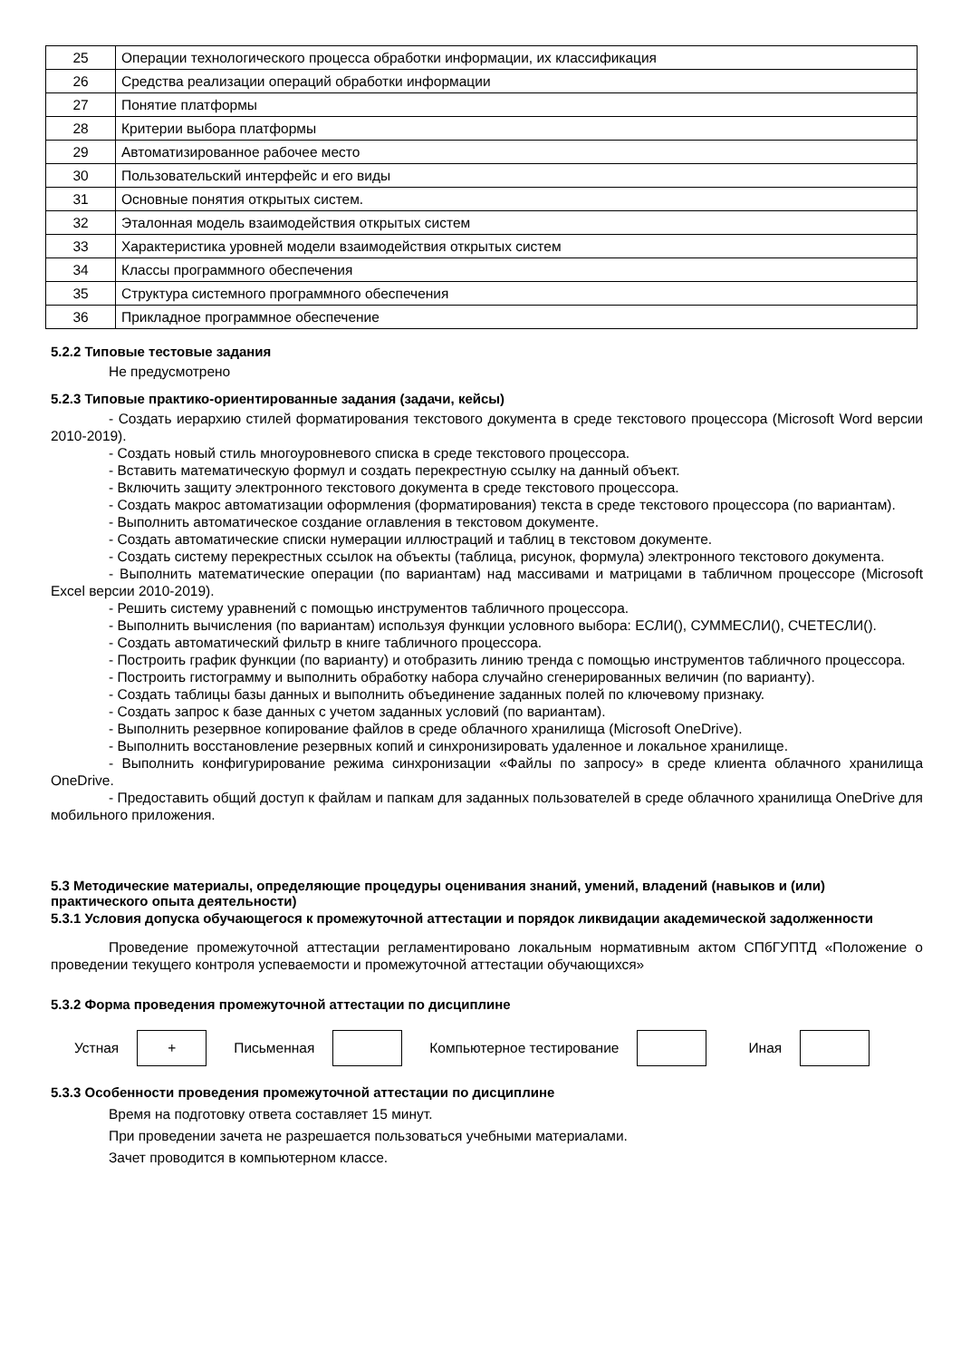| 25 | Операции технологического процесса обработки информации, их классификация |
| 26 | Средства реализации операций обработки информации |
| 27 | Понятие платформы |
| 28 | Критерии выбора платформы |
| 29 | Автоматизированное рабочее место |
| 30 | Пользовательский интерфейс и его виды |
| 31 | Основные понятия открытых систем. |
| 32 | Эталонная модель взаимодействия открытых систем |
| 33 | Характеристика уровней модели взаимодействия открытых систем |
| 34 | Классы программного обеспечения |
| 35 | Структура системного программного обеспечения |
| 36 | Прикладное программное обеспечение |
5.2.2 Типовые тестовые задания
Не предусмотрено
5.2.3 Типовые практико-ориентированные задания (задачи, кейсы)
- Создать иерархию стилей форматирования текстового документа в среде текстового процессора (Microsoft Word версии 2010-2019).
- Создать новый стиль многоуровневого списка в среде текстового процессора.
- Вставить математическую формул и создать перекрестную ссылку на данный объект.
- Включить защиту электронного текстового документа в среде текстового процессора.
- Создать макрос автоматизации оформления (форматирования) текста в среде текстового процессора (по вариантам).
- Выполнить автоматическое создание оглавления в текстовом документе.
- Создать автоматические списки нумерации иллюстраций и таблиц в текстовом документе.
- Создать систему перекрестных ссылок на объекты (таблица, рисунок, формула) электронного текстового документа.
- Выполнить математические операции (по вариантам) над массивами и матрицами в табличном процессоре (Microsoft Excel версии 2010-2019).
- Решить систему уравнений с помощью инструментов табличного процессора.
- Выполнить вычисления (по вариантам) используя функции условного выбора: ЕСЛИ(), СУММЕСЛИ(), СЧЕТЕСЛИ().
- Создать автоматический фильтр в книге табличного процессора.
- Построить график функции (по варианту) и отобразить линию тренда с помощью инструментов табличного процессора.
- Построить гистограмму и выполнить обработку набора случайно сгенерированных величин (по варианту).
- Создать таблицы базы данных и выполнить объединение заданных полей по ключевому признаку.
- Создать запрос к базе данных с учетом заданных условий (по вариантам).
- Выполнить резервное копирование файлов в среде облачного хранилища (Microsoft OneDrive).
- Выполнить восстановление резервных копий и синхронизировать удаленное и локальное хранилище.
- Выполнить конфигурирование режима синхронизации «Файлы по запросу» в среде клиента облачного хранилища OneDrive.
- Предоставить общий доступ к файлам и папкам для заданных пользователей в среде облачного хранилища OneDrive для мобильного приложения.
5.3 Методические материалы, определяющие процедуры оценивания знаний, умений, владений (навыков и (или) практического опыта деятельности)
5.3.1 Условия допуска обучающегося к промежуточной аттестации и порядок ликвидации академической задолженности
Проведение промежуточной аттестации регламентировано локальным нормативным актом СПбГУПТД «Положение о проведении текущего контроля успеваемости и промежуточной аттестации обучающихся»
5.3.2 Форма проведения промежуточной аттестации по дисциплине
Устная
+
Письменная Компьютерное тестирование Иная
5.3.3 Особенности проведения промежуточной аттестации по дисциплине
Время на подготовку ответа составляет 15 минут.
При проведении зачета не разрешается пользоваться учебными материалами.
Зачет проводится в компьютерном классе.